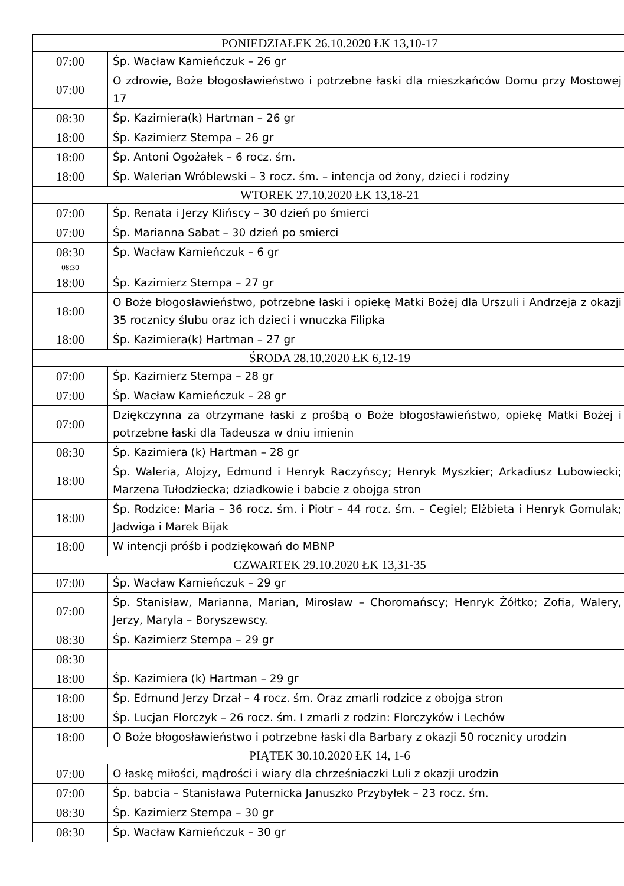| PONIEDZIAŁEK 26.10.2020 ŁK 13,10-17 | |
| --- | --- |
| 07:00 | Śp. Wacław Kamieńczuk – 26 gr |
| 07:00 | O zdrowie, Boże błogosławieństwo i potrzebne łaski dla mieszkańców Domu przy Mostowej 17 |
| 08:30 | Śp. Kazimiera(k) Hartman – 26 gr |
| 18:00 | Śp. Kazimierz Stempa – 26 gr |
| 18:00 | Śp. Antoni Ogożałek – 6 rocz. śm. |
| 18:00 | Śp. Walerian Wróblewski – 3 rocz. śm. – intencja od żony, dzieci i rodziny |
| WTOREK 27.10.2020 ŁK 13,18-21 | |
| 07:00 | Śp. Renata i Jerzy Klińscy – 30 dzień po śmierci |
| 07:00 | Śp. Marianna Sabat – 30 dzień po smierci |
| 08:30 | Śp. Wacław Kamieńczuk – 6 gr |
| 08:30 | |
| 18:00 | Śp. Kazimierz Stempa – 27 gr |
| 18:00 | O Boże błogosławieństwo, potrzebne łaski i opiekę Matki Bożej dla Urszuli i Andrzeja z okazji 35 rocznicy ślubu oraz ich dzieci i wnuczka Filipka |
| 18:00 | Śp. Kazimiera(k) Hartman – 27 gr |
| ŚRODA 28.10.2020 ŁK 6,12-19 | |
| 07:00 | Śp. Kazimierz Stempa – 28 gr |
| 07:00 | Śp. Wacław Kamieńczuk – 28 gr |
| 07:00 | Dziękczynna za otrzymane łaski z prośbą o Boże błogosławieństwo, opiekę Matki Bożej i potrzebne łaski dla Tadeusza w dniu imienin |
| 08:30 | Śp. Kazimiera (k) Hartman – 28 gr |
| 18:00 | Śp. Waleria, Alojzy, Edmund i Henryk Raczyńscy; Henryk Myszkier; Arkadiusz Lubowiecki; Marzena Tułodziecka; dziadkowie i babcie z obojga stron |
| 18:00 | Śp. Rodzice: Maria – 36 rocz. śm. i Piotr – 44 rocz. śm. – Cegiel; Elżbieta i Henryk Gomulak; Jadwiga i Marek Bijak |
| 18:00 | W intencji próśb i podziękowań do MBNP |
| CZWARTEK 29.10.2020 ŁK 13,31-35 | |
| 07:00 | Śp. Wacław Kamieńczuk – 29 gr |
| 07:00 | Śp. Stanisław, Marianna, Marian, Mirosław – Choromańscy; Henryk Żółtko; Zofia, Walery, Jerzy, Maryla – Boryszewscy. |
| 08:30 | Śp. Kazimierz Stempa – 29 gr |
| 08:30 | |
| 18:00 | Śp. Kazimiera (k) Hartman – 29 gr |
| 18:00 | Śp. Edmund Jerzy Drzał – 4 rocz. śm. Oraz zmarli rodzice z obojga stron |
| 18:00 | Śp. Lucjan Florczyk – 26 rocz. śm. I zmarli z rodzin: Florczyków i Lechów |
| 18:00 | O Boże błogosławieństwo i potrzebne łaski dla Barbary z okazji 50 rocznicy urodzin |
| PIĄTEK 30.10.2020 ŁK 14, 1-6 | |
| 07:00 | O łaskę miłości, mądrości i wiary dla chrześniaczki Luli z okazji urodzin |
| 07:00 | Śp. babcia – Stanisława Puternicka Januszko Przybyłek – 23 rocz. śm. |
| 08:30 | Śp. Kazimierz Stempa – 30 gr |
| 08:30 | Śp. Wacław Kamieńczuk – 30 gr |